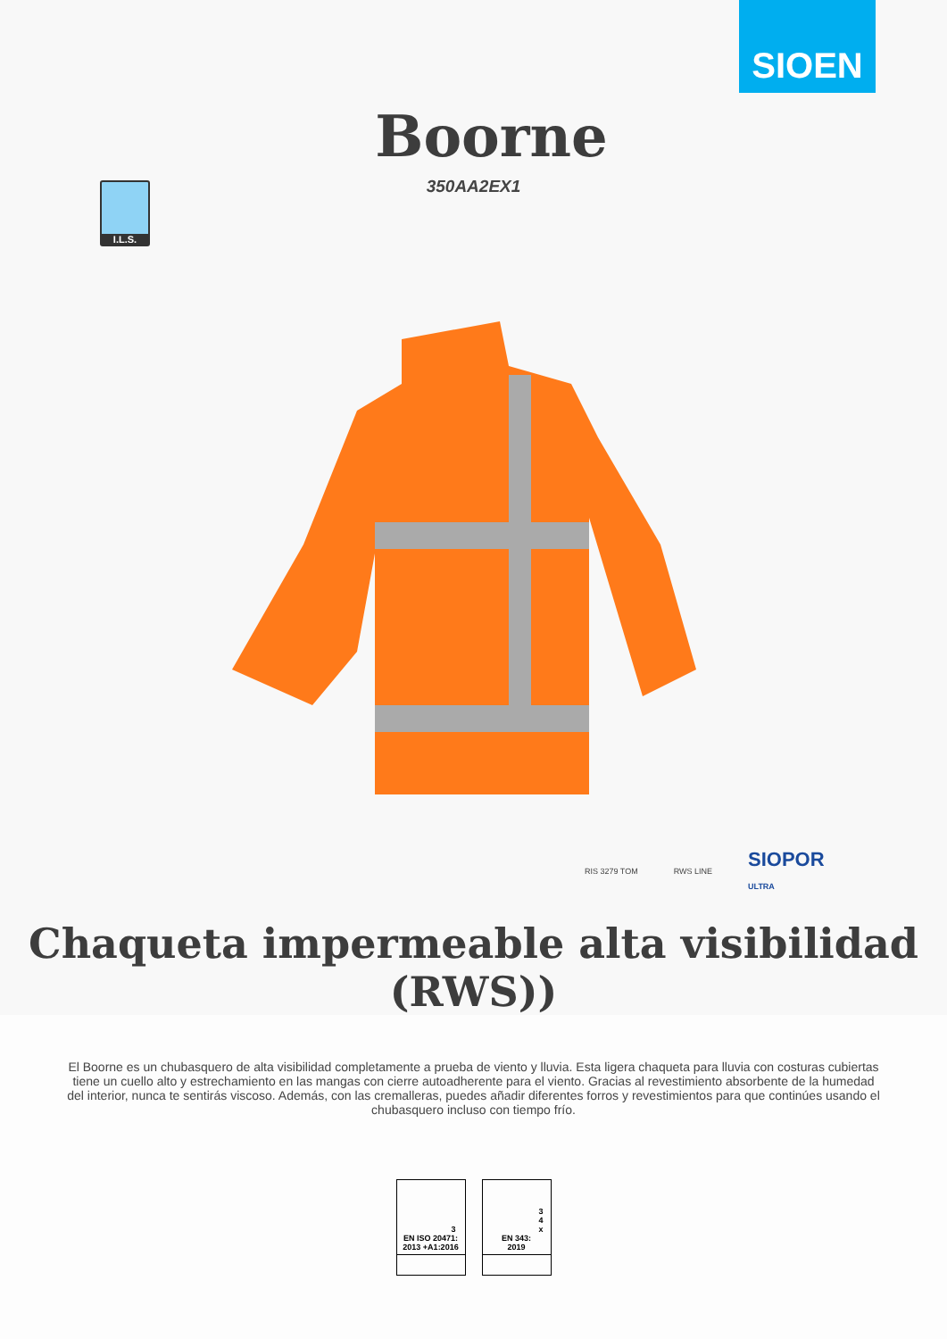SIOEN
Boorne
350AA2EX1
I.L.S.
RIS 3279 TOM RWS LINE
SIOPOR
ULTRA
Chaqueta impermeable alta visibilidad
(RWS))
El Boorne es un chubasquero de alta visibilidad completamente a prueba de viento y lluvia. Esta ligera chaqueta para lluvia con costuras cubiertas tiene un cuello alto y estrechamiento en las mangas con cierre autoadherente para el viento. Gracias al revestimiento absorbente de la humedad del interior, nunca te sentirás viscoso. Además, con las cremalleras, puedes añadir diferentes forros y revestimientos para que continúes usando el chubasquero incluso con tiempo frío.
3
EN ISO 20471:
2013 +A1:2016
3
4
x
EN 343:
2019